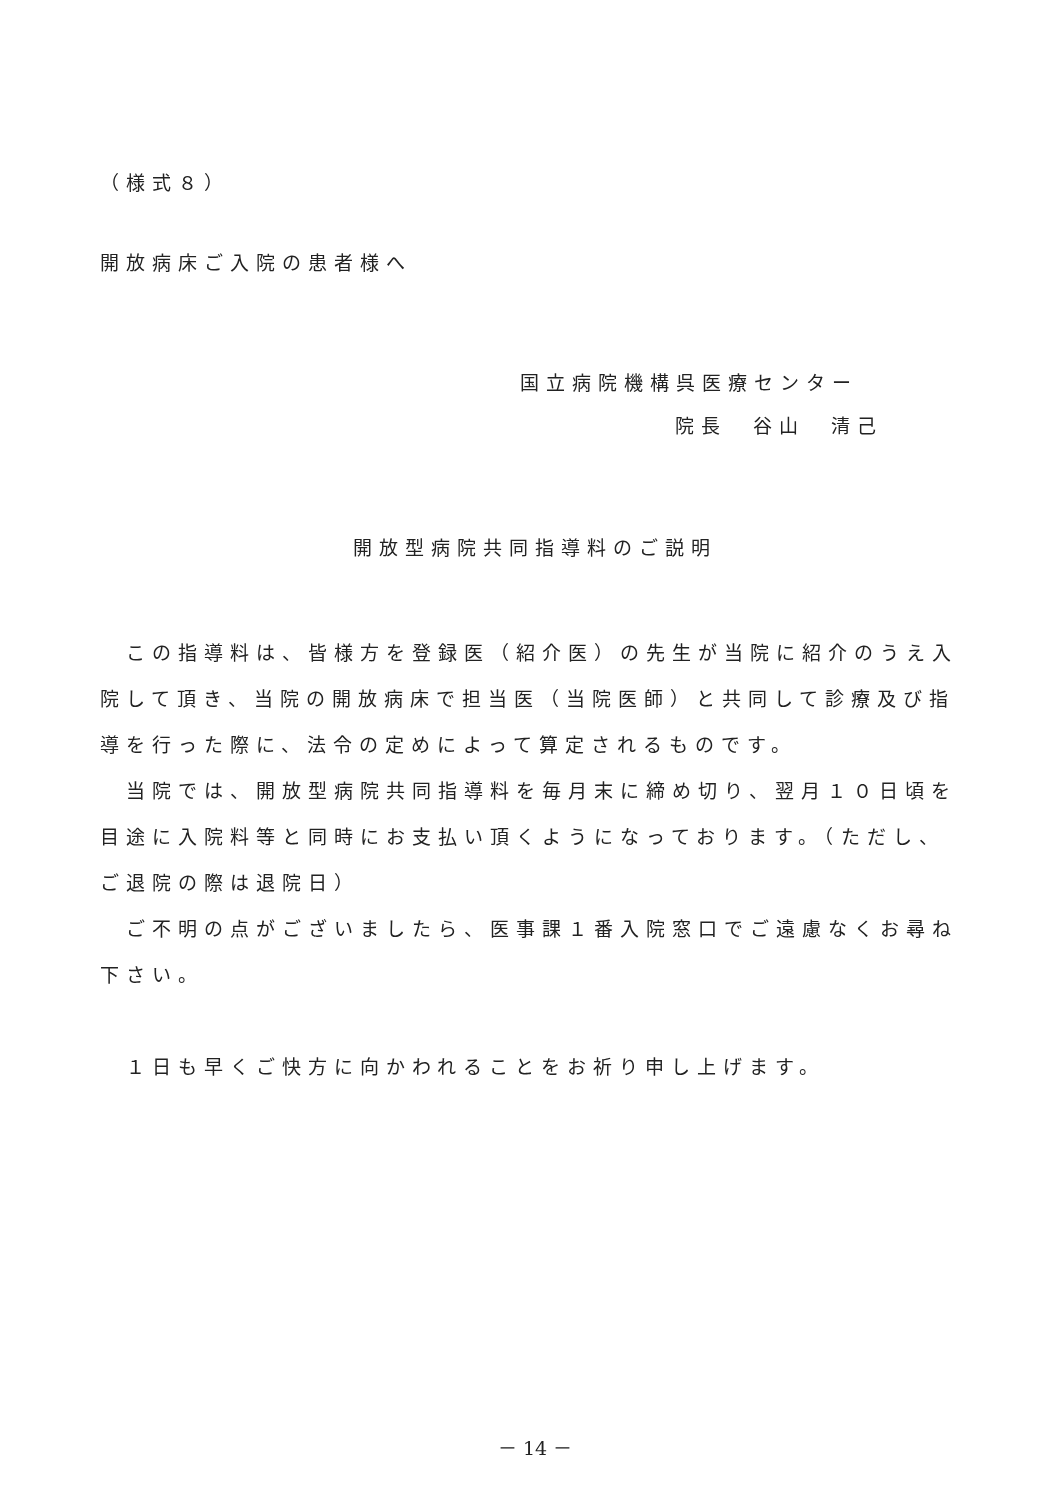（様式８）
開放病床ご入院の患者様へ
国立病院機構呉医療センター
院長　谷山　清己
開放型病院共同指導料のご説明
　この指導料は、皆様方を登録医（紹介医）の先生が当院に紹介のうえ入院して頂き、当院の開放病床で担当医（当院医師）と共同して診療及び指導を行った際に、法令の定めによって算定されるものです。
　当院では、開放型病院共同指導料を毎月末に締め切り、翌月１０日頃を目途に入院料等と同時にお支払い頂くようになっております。（ただし、ご退院の際は退院日）
　ご不明の点がございましたら、医事課１番入院窓口でご遠慮なくお尋ね下さい。
　１日も早くご快方に向かわれることをお祈り申し上げます。
－ 14 －